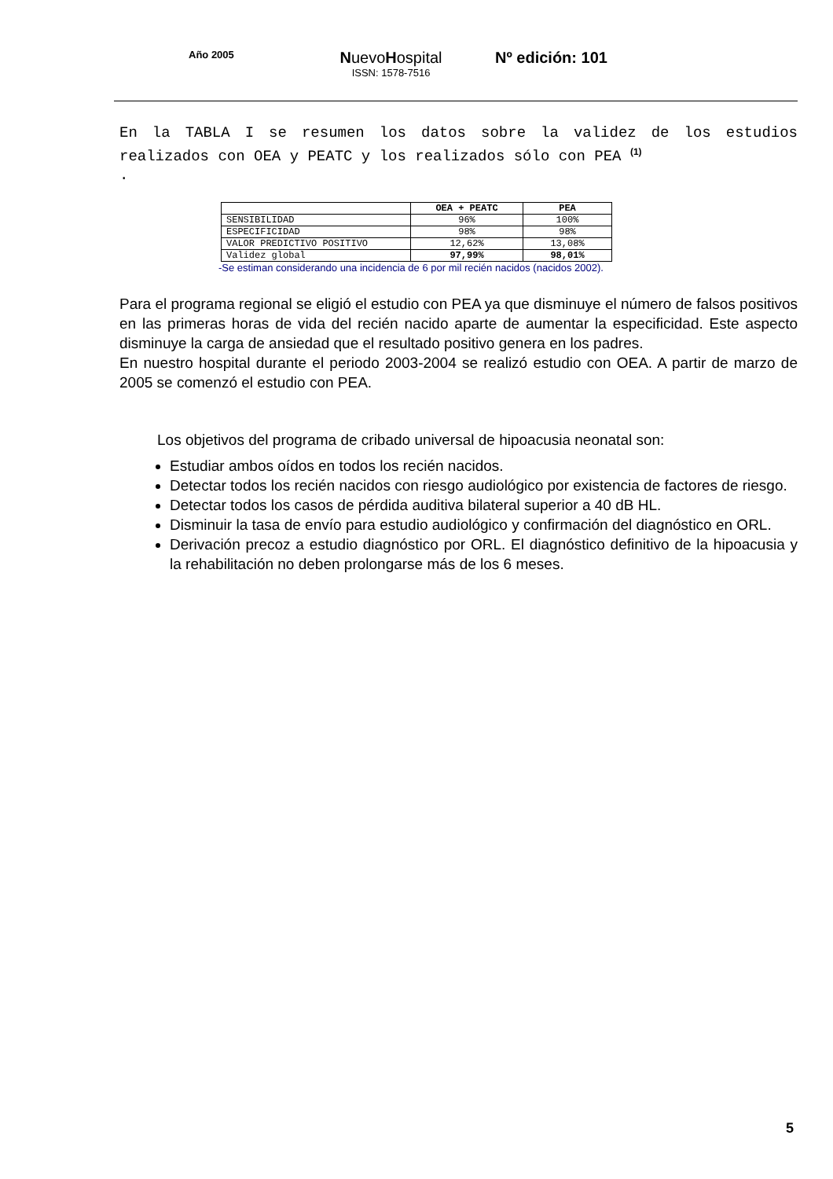Año 2005
NuevoHospital
ISSN: 1578-7516
Nº edición: 101
En la TABLA I se resumen los datos sobre la validez de los estudios realizados con OEA y PEATC y los realizados sólo con PEA <sup>(1)</sup>
.
| | OEA + PEATC | PEA |
| --- | --- | --- |
| SENSIBILIDAD | 96% | 100% |
| ESPECIFICIDAD | 98% | 98% |
| VALOR PREDICTIVO POSITIVO | 12,62% | 13,08% |
| Validez global | 97,99% | 98,01% |
-Se estiman considerando una incidencia de 6 por mil recién nacidos (nacidos 2002).
Para el programa regional se eligió el estudio con PEA ya que disminuye el número de falsos positivos en las primeras horas de vida del recién nacido aparte de aumentar la especificidad. Este aspecto disminuye la carga de ansiedad que el resultado positivo genera en los padres.
En nuestro hospital durante el periodo 2003-2004 se realizó estudio con OEA. A partir de marzo de 2005 se comenzó el estudio con PEA.
Los objetivos del programa de cribado universal de hipoacusia neonatal son:
Estudiar ambos oídos en todos los recién nacidos.
Detectar todos los recién nacidos con riesgo audiológico por existencia de factores de riesgo.
Detectar todos los casos de pérdida auditiva bilateral superior a 40 dB HL.
Disminuir la tasa de envío para estudio audiológico y confirmación del diagnóstico en ORL.
Derivación precoz a estudio diagnóstico por ORL. El diagnóstico definitivo de la hipoacusia y la rehabilitación no deben prolongarse más de los 6 meses.
5